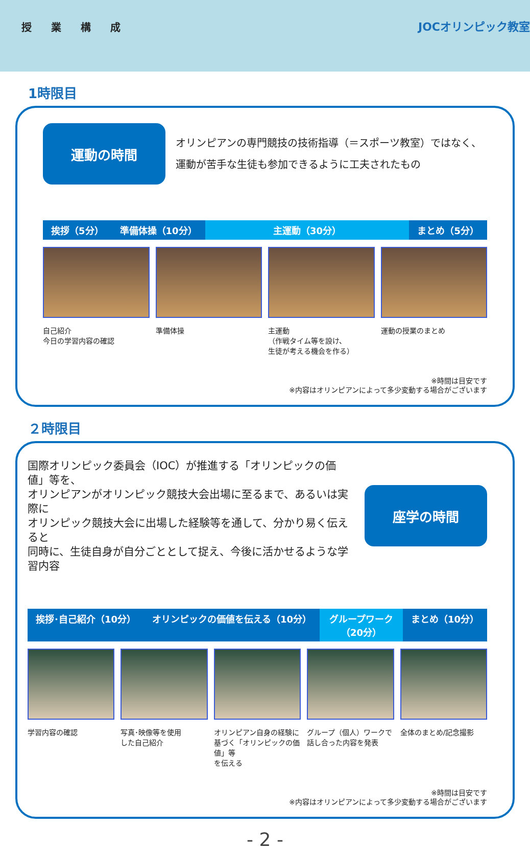授業構成
JOCオリンピック教室
1時限目
運動の時間
オリンピアンの専門競技の技術指導（＝スポーツ教室）ではなく、
運動が苦手な生徒も参加できるように工夫されたもの
挨拶（5分） 準備体操（10分） 主運動（30分） まとめ（5分）
自己紹介
今日の学習内容の確認
準備体操 主運動
（作戦タイム等を設け、
生徒が考える機会を作る）
運動の授業のまとめ
※時間は目安です
※内容はオリンピアンによって多少変動する場合がございます
２時限目
国際オリンピック委員会（IOC）が推進する「オリンピックの価値」等を、
オリンピアンがオリンピック競技大会出場に至るまで、あるいは実際に
オリンピック競技大会に出場した経験等を通して、分かり易く伝えると
同時に、生徒自身が自分ごととして捉え、今後に活かせるような学習内容
座学の時間
挨拶･自己紹介（10分） オリンピックの価値を伝える（10分） グループワーク（20分） まとめ（10分）
学習内容の確認 写真･映像等を使用
した自己紹介
オリンピアン自身の経験に
基づく「オリンピックの価値」等
を伝える
グループ（個人）ワークで
話し合った内容を発表
全体のまとめ/記念撮影
※時間は目安です
※内容はオリンピアンによって多少変動する場合がございます
- 2 -